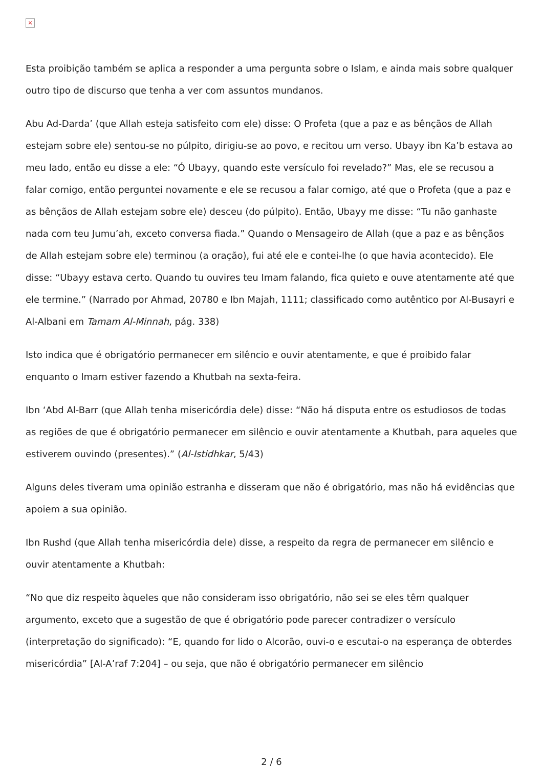×
Esta proibição também se aplica a responder a uma pergunta sobre o Islam, e ainda mais sobre qualquer outro tipo de discurso que tenha a ver com assuntos mundanos.
Abu Ad-Darda’ (que Allah esteja satisfeito com ele) disse: O Profeta (que a paz e as bênçãos de Allah estejam sobre ele) sentou-se no púlpito, dirigiu-se ao povo, e recitou um verso. Ubayy ibn Ka’b estava ao meu lado, então eu disse a ele: “Ó Ubayy, quando este versículo foi revelado?” Mas, ele se recusou a falar comigo, então perguntei novamente e ele se recusou a falar comigo, até que o Profeta (que a paz e as bênçãos de Allah estejam sobre ele) desceu (do púlpito). Então, Ubayy me disse: “Tu não ganhaste nada com teu Jumu’ah, exceto conversa fiada.” Quando o Mensageiro de Allah (que a paz e as bênçãos de Allah estejam sobre ele) terminou (a oração), fui até ele e contei-lhe (o que havia acontecido). Ele disse: “Ubayy estava certo. Quando tu ouvires teu Imam falando, fica quieto e ouve atentamente até que ele termine.” (Narrado por Ahmad, 20780 e Ibn Majah, 1111; classificado como autêntico por Al-Busayri e Al-Albani em Tamam Al-Minnah, pág. 338)
Isto indica que é obrigatório permanecer em silêncio e ouvir atentamente, e que é proibido falar enquanto o Imam estiver fazendo a Khutbah na sexta-feira.
Ibn ‘Abd Al-Barr (que Allah tenha misericórdia dele) disse: “Não há disputa entre os estudiosos de todas as regiões de que é obrigatório permanecer em silêncio e ouvir atentamente a Khutbah, para aqueles que estiverem ouvindo (presentes).” (Al-Istidhkar, 5/43)
Alguns deles tiveram uma opinião estranha e disseram que não é obrigatório, mas não há evidências que apoiem a sua opinião.
Ibn Rushd (que Allah tenha misericórdia dele) disse, a respeito da regra de permanecer em silêncio e ouvir atentamente a Khutbah:
“No que diz respeito àqueles que não consideram isso obrigatório, não sei se eles têm qualquer argumento, exceto que a sugestão de que é obrigatório pode parecer contradizer o versículo (interpretação do significado): “E, quando for lido o Alcorão, ouvi-o e escutai-o na esperança de obterdes misericórdia” [Al-A’raf 7:204] – ou seja, que não é obrigatório permanecer em silêncio
2 / 6